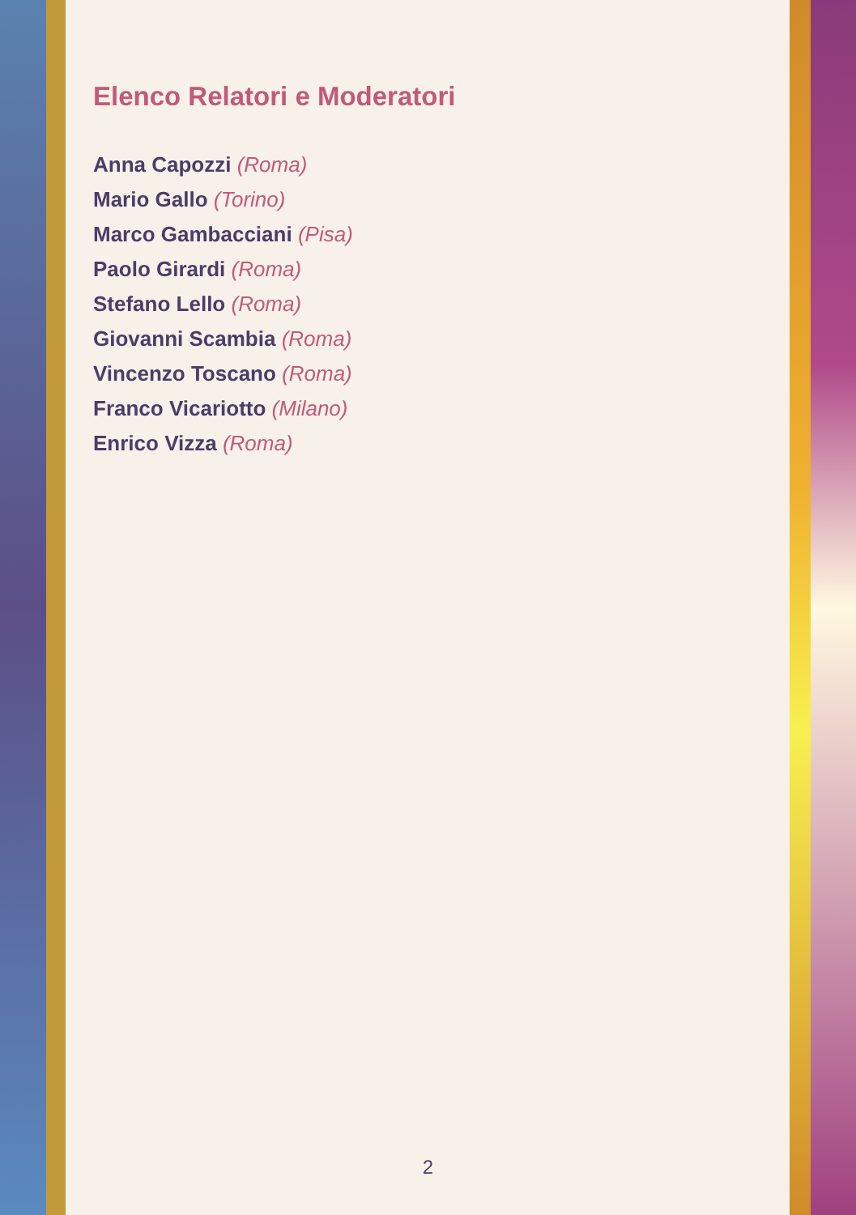Elenco Relatori e Moderatori
Anna Capozzi (Roma)
Mario Gallo (Torino)
Marco Gambacciani (Pisa)
Paolo Girardi (Roma)
Stefano Lello (Roma)
Giovanni Scambia (Roma)
Vincenzo Toscano (Roma)
Franco Vicariotto (Milano)
Enrico Vizza (Roma)
2